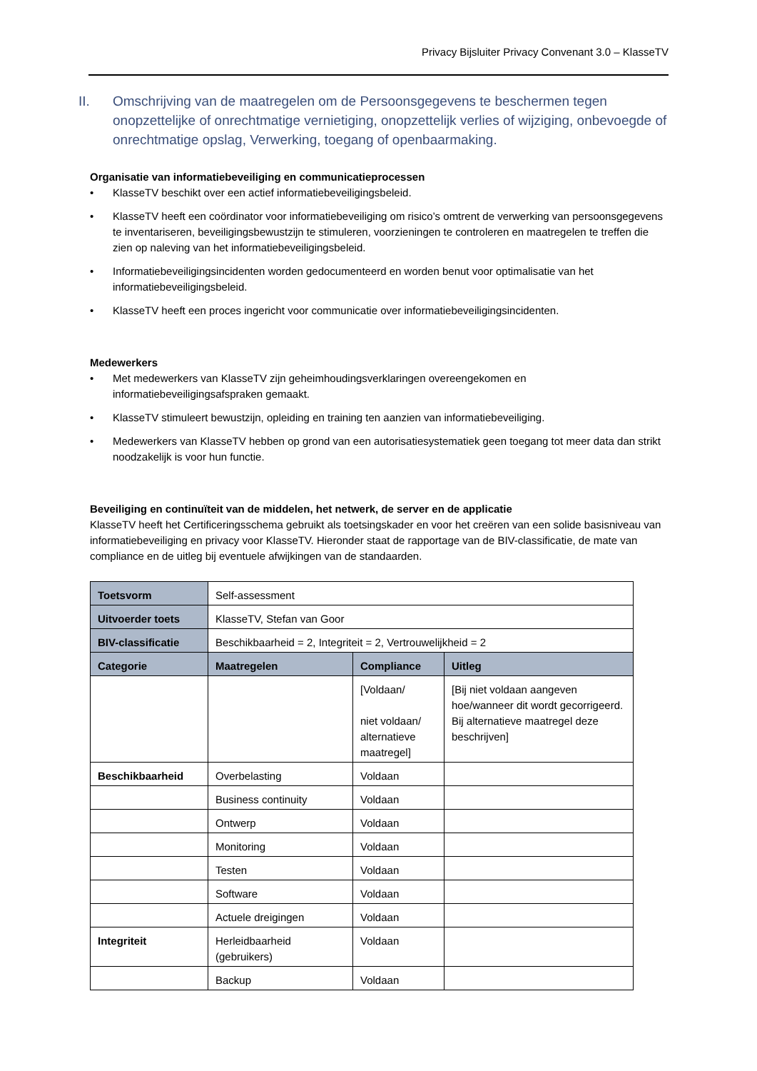Privacy Bijsluiter Privacy Convenant 3.0 – KlasseTV
II. Omschrijving van de maatregelen om de Persoonsgegevens te beschermen tegen onopzettelijke of onrechtmatige vernietiging, onopzettelijk verlies of wijziging, onbevoegde of onrechtmatige opslag, Verwerking, toegang of openbaarmaking.
Organisatie van informatiebeveiliging en communicatieprocessen
KlasseTV beschikt over een actief informatiebeveiligingsbeleid.
KlasseTV heeft een coördinator voor informatiebeveiliging om risico’s omtrent de verwerking van persoonsgegevens te inventariseren, beveiligingsbewustzijn te stimuleren, voorzieningen te controleren en maatregelen te treffen die zien op naleving van het informatiebeveiligingsbeleid.
Informatiebeveiligingsincidenten worden gedocumenteerd en worden benut voor optimalisatie van het informatiebeveiligingsbeleid.
KlasseTV heeft een proces ingericht voor communicatie over informatiebeveiligingsincidenten.
Medewerkers
Met medewerkers van KlasseTV zijn geheimhoudingsverklaringen overeengekomen en informatiebeveiligingsafspraken gemaakt.
KlasseTV stimuleert bewustzijn, opleiding en training ten aanzien van informatiebeveiliging.
Medewerkers van KlasseTV hebben op grond van een autorisatiesystematiek geen toegang tot meer data dan strikt noodzakelijk is voor hun functie.
Beveiliging en continuïteit van de middelen, het netwerk, de server en de applicatie
KlasseTV heeft het Certificeringsschema gebruikt als toetsingskader en voor het creëren van een solide basisniveau van informatiebeveiliging en privacy voor KlasseTV. Hieronder staat de rapportage van de BIV-classificatie, de mate van compliance en de uitleg bij eventuele afwijkingen van de standaarden.
| Toetsvorm | Self-assessment | | |
| Uitvoerder toets | KlasseTV, Stefan van Goor | | |
| BIV-classificatie | Beschikbaarheid = 2, Integriteit = 2, Vertrouwelijkheid = 2 | | |
| Categorie | Maatregelen | Compliance | Uitleg |
| | | [Voldaan/ niet voldaan/ alternatieve maatregel] | [Bij niet voldaan aangeven hoe/wanneer dit wordt gecorrigeerd. Bij alternatieve maatregel deze beschrijven] |
| Beschikbaarheid | Overbelasting | Voldaan | |
| | Business continuity | Voldaan | |
| | Ontwerp | Voldaan | |
| | Monitoring | Voldaan | |
| | Testen | Voldaan | |
| | Software | Voldaan | |
| | Actuele dreigingen | Voldaan | |
| Integriteit | Herleidbaarheid (gebruikers) | Voldaan | |
| | Backup | Voldaan | |